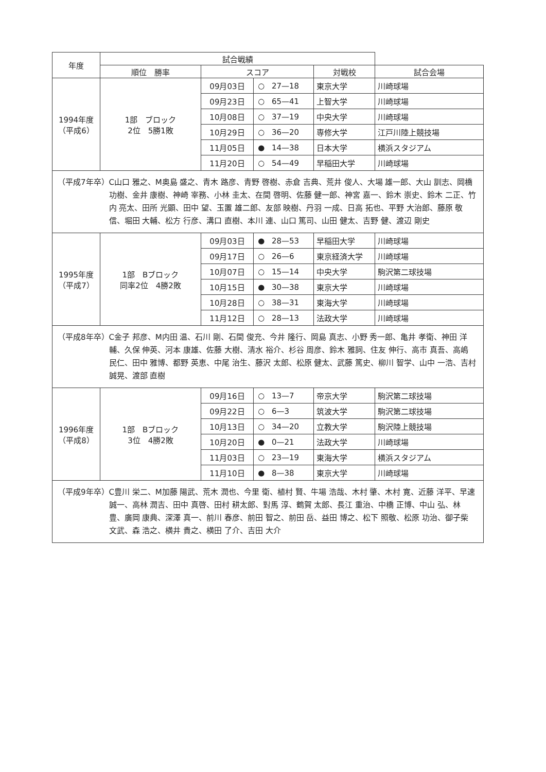| 年度 | 試合戦績 | | | | | |
| --- | --- | --- | --- | --- | --- | --- |
| | 順位 勝率 | スコア | | | 対戦校 | 試合会場 |
| 1994年度 （平成6） | 1部 ブロック 2位 5勝1敗 | 09月03日 | ○ | 27—18 | 東京大学 | 川崎球場 |
| | | 09月23日 | ○ | 65—41 | 上智大学 | 川崎球場 |
| | | 10月08日 | ○ | 37—19 | 中央大学 | 川崎球場 |
| | | 10月29日 | ○ | 36—20 | 専修大学 | 江戸川陸上競技場 |
| | | 11月05日 | ● | 14—38 | 日本大学 | 横浜スタジアム |
| | | 11月20日 | ○ | 54—49 | 早稲田大学 | 川崎球場 |
| （平成7年卒） C山口 雅之、M奥島 盛之、青木 路彦、青野 啓樹、赤倉 吉典、荒井 俊人、大場 雄一郎、大山 訓志、岡橋 功樹、金井 康樹、神崎 宰務、小林 圭太、在間 啓明、佐藤 健一郎、神宮 嘉一、鈴木 崇史、鈴木 二正、竹内 亮太、田所 光顕、田中 望、玉置 雄二郎、友部 映樹、丹羽 一成、日高 拓也、平野 大治郎、藤原 敬信、堀田 大輔、松方 行彦、溝口 直樹、本川 連、山口 篤司、山田 健太、吉野 健、渡辺 剛史 | | | | | | |
| 1995年度 （平成7） | 1部 Bブロック 同率2位 4勝2敗 | 09月03日 | ● | 28—53 | 早稲田大学 | 川崎球場 |
| | | 09月17日 | ○ | 26—6 | 東京経済大学 | 川崎球場 |
| | | 10月07日 | ○ | 15—14 | 中央大学 | 駒沢第二球技場 |
| | | 10月15日 | ● | 30—38 | 東京大学 | 川崎球場 |
| | | 10月28日 | ○ | 38—31 | 東海大学 | 川崎球場 |
| | | 11月12日 | ○ | 28—13 | 法政大学 | 川崎球場 |
| （平成8年卒） C金子 邦彦、M内田 温、石川 剛、石間 俊充、今井 隆行、岡島 真志、小野 秀一郎、亀井 孝衛、神田 洋輔、久保 伸英、河本 康雄、佐藤 大樹、清水 裕介、杉谷 周彦、鈴木 雅詞、住友 伸行、高市 真吾、高嶋 民仁、田中 雅博、都野 英恵、中尾 治生、藤沢 太郎、松原 健太、武藤 篤史、柳川 智学、山中 一浩、吉村 誠晃、渡部 直樹 | | | | | | |
| 1996年度 （平成8） | 1部 Bブロック 3位 4勝2敗 | 09月16日 | ○ | 13—7 | 帝京大学 | 駒沢第二球技場 |
| | | 09月22日 | ○ | 6—3 | 筑波大学 | 駒沢第二球技場 |
| | | 10月13日 | ○ | 34—20 | 立教大学 | 駒沢陸上競技場 |
| | | 10月20日 | ● | 0—21 | 法政大学 | 川崎球場 |
| | | 11月03日 | ○ | 23—19 | 東海大学 | 横浜スタジアム |
| | | 11月10日 | ● | 8—38 | 東京大学 | 川崎球場 |
| （平成9年卒） C豊川 栄二、M加藤 陽武、荒木 潤也、今里 衛、植村 賢、牛場 浩哉、木村 肇、木村 寛、近藤 洋平、早速 誠一、高林 潤吉、田中 真啓、田村 耕太郎、對馬 淳、鶴賀 太郎、長江 重治、中橋 正博、中山 弘、林 豊、廣岡 康典、深澤 真一、前川 春彦、前田 智之、前田 岳、益田 博之、松下 照敬、松原 功治、御子柴 文武、森 浩之、横井 貴之、横田 了介、吉田 大介 | | | | | | |